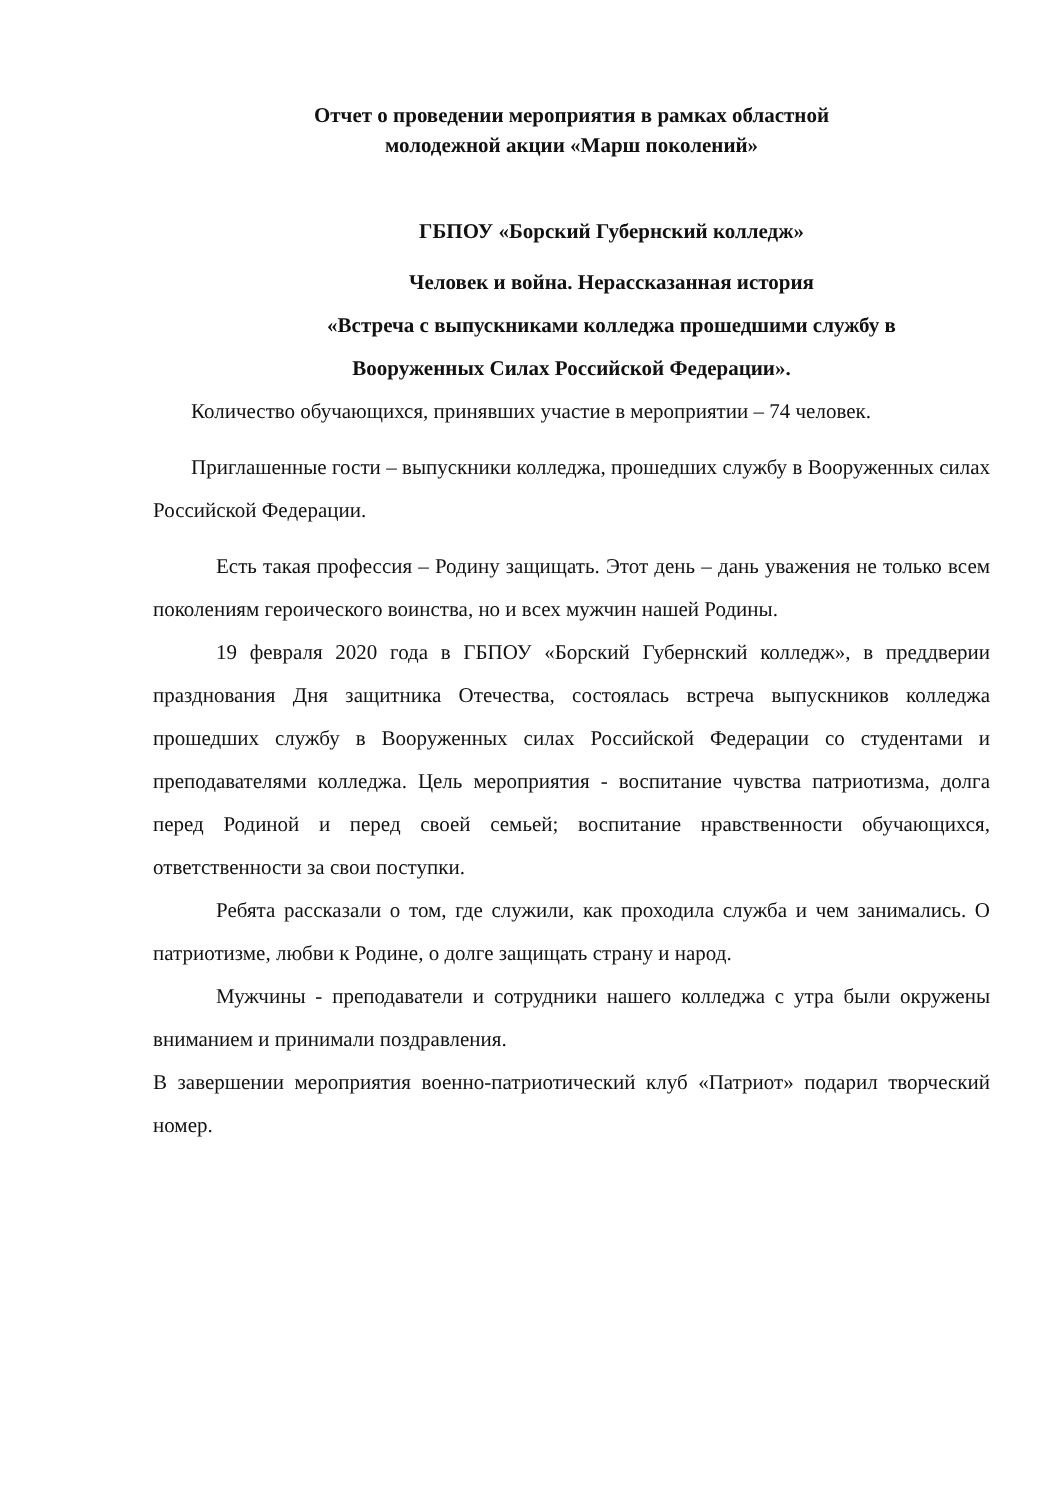Отчет о проведении мероприятия в рамках областной
молодежной акции «Марш поколений»
ГБПОУ «Борский Губернский колледж»
Человек и война. Нерассказанная история
«Встреча с выпускниками колледжа прошедшими службу в
Вооруженных Силах Российской Федерации».
Количество обучающихся, принявших участие в мероприятии – 74 человек.
Приглашенные гости – выпускники колледжа, прошедших службу в Вооруженных силах Российской Федерации.
Есть такая профессия – Родину защищать. Этот день – дань уважения не только всем поколениям героического воинства, но и всех мужчин нашей Родины.
19 февраля 2020 года в ГБПОУ «Борский Губернский колледж», в преддверии празднования Дня защитника Отечества, состоялась встреча выпускников колледжа прошедших службу в Вооруженных силах Российской Федерации со студентами и преподавателями колледжа. Цель мероприятия - воспитание чувства патриотизма, долга перед Родиной и перед своей семьей; воспитание нравственности обучающихся, ответственности за свои поступки.
Ребята рассказали о том, где служили, как проходила служба и чем занимались. О патриотизме, любви к Родине, о долге защищать страну и народ.
Мужчины - преподаватели и сотрудники нашего колледжа с утра были окружены вниманием и принимали поздравления.
В завершении мероприятия военно-патриотический клуб «Патриот» подарил творческий номер.